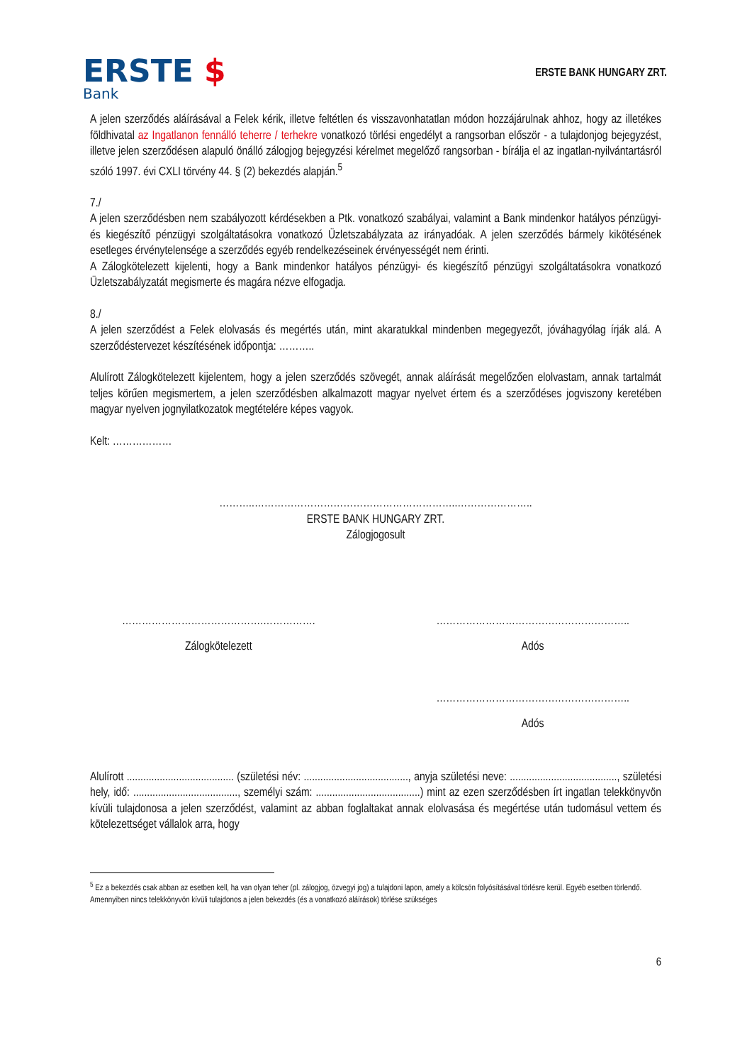ERSTE $
Bank
ERSTE BANK HUNGARY ZRT.
A jelen szerződés aláírásával a Felek kérik, illetve feltétlen és visszavonhatatlan módon hozzájárulnak ahhoz, hogy az illetékes földhivatal az Ingatlanon fennálló teherre / terhekre vonatkozó törlési engedélyt a rangsorban először - a tulajdonjog bejegyzést, illetve jelen szerződésen alapuló önálló zálogjog bejegyzési kérelmet megelőző rangsorban - bírálja el az ingatlan-nyilvántartásról szóló 1997. évi CXLI törvény 44. § (2) bekezdés alapján.<sup>5</sup>
7./
A jelen szerződésben nem szabályozott kérdésekben a Ptk. vonatkozó szabályai, valamint a Bank mindenkor hatályos pénzügyi- és kiegészítő pénzügyi szolgáltatásokra vonatkozó Üzletszabályzata az irányadóak. A jelen szerződés bármely kikötésének esetleges érvénytelensége a szerződés egyéb rendelkezéseinek érvényességét nem érinti.
A Zálogkötelezett kijelenti, hogy a Bank mindenkor hatályos pénzügyi- és kiegészítő pénzügyi szolgáltatásokra vonatkozó Üzletszabályzatát megismerte és magára nézve elfogadja.
8./
A jelen szerződést a Felek elolvasás és megértés után, mint akaratukkal mindenben megegyezőt, jóváhagyólag írják alá. A szerződéstervezet készítésének időpontja: ………..
Alulírott Zálogkötelezett kijelentem, hogy a jelen szerződés szövegét, annak aláírását megelőzően elolvastam, annak tartalmát teljes körűen megismertem, a jelen szerződésben alkalmazott magyar nyelvet értem és a szerződéses jogviszony keretében magyar nyelven jognyilatkozatok megtételére képes vagyok.
Kelt: ………………
………..……………………………………………………..…………………..
ERSTE BANK HUNGARY ZRT.
Zálogjogosult
…………………………………….…………….
Zálogkötelezett
…………………………………………………..
Adós
…………………………………………………..
Adós
Alulírott ....................................... (születési név: ......................................, anyja születési neve: ......................................., születési hely, idő: ......................................, személyi szám: ......................................) mint az ezen szerződésben írt ingatlan telekkönyvön kívüli tulajdonosa a jelen szerződést, valamint az abban foglaltakat annak elolvasása és megértése után tudomásul vettem és kötelezettséget vállalok arra, hogy
<sup>5</sup> Ez a bekezdés csak abban az esetben kell, ha van olyan teher (pl. zálogjog, özvegyi jog) a tulajdoni lapon, amely a kölcsön folyósításával törlésre kerül. Egyéb esetben törlendő.
Amennyiben nincs telekkönyvön kívüli tulajdonos a jelen bekezdés (és a vonatkozó aláírások) törlése szükséges
6